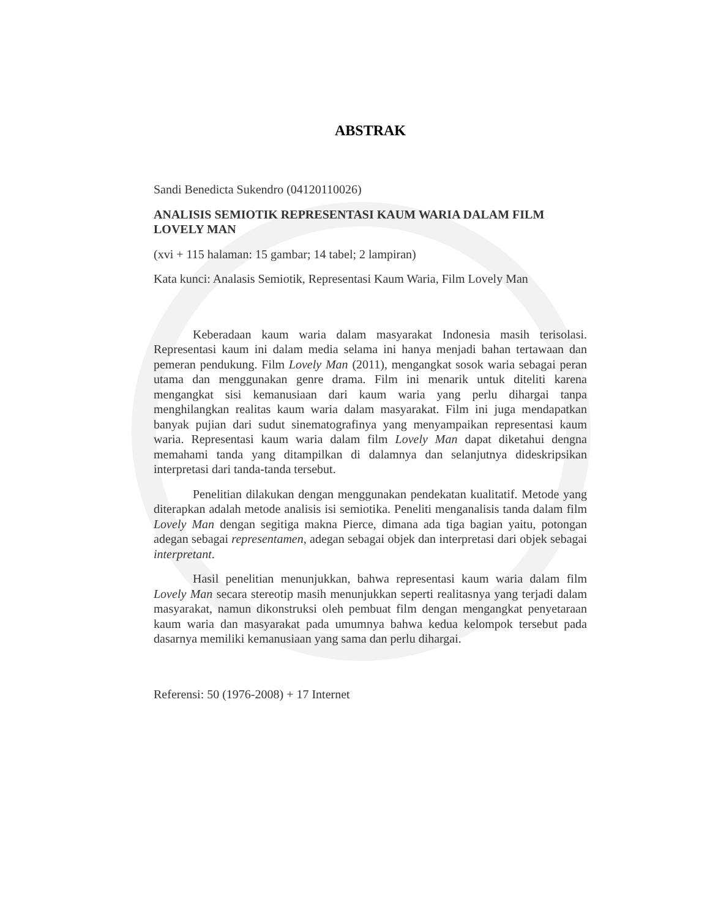ABSTRAK
Sandi Benedicta Sukendro (04120110026)
ANALISIS SEMIOTIK REPRESENTASI KAUM WARIA DALAM FILM LOVELY MAN
(xvi + 115 halaman: 15 gambar; 14 tabel; 2 lampiran)
Kata kunci: Analasis Semiotik, Representasi Kaum Waria, Film Lovely Man
Keberadaan kaum waria dalam masyarakat Indonesia masih terisolasi. Representasi kaum ini dalam media selama ini hanya menjadi bahan tertawaan dan pemeran pendukung. Film Lovely Man (2011), mengangkat sosok waria sebagai peran utama dan menggunakan genre drama. Film ini menarik untuk diteliti karena mengangkat sisi kemanusiaan dari kaum waria yang perlu dihargai tanpa menghilangkan realitas kaum waria dalam masyarakat. Film ini juga mendapatkan banyak pujian dari sudut sinematografinya yang menyampaikan representasi kaum waria. Representasi kaum waria dalam film Lovely Man dapat diketahui dengna memahami tanda yang ditampilkan di dalamnya dan selanjutnya dideskripsikan interpretasi dari tanda-tanda tersebut.
Penelitian dilakukan dengan menggunakan pendekatan kualitatif. Metode yang diterapkan adalah metode analisis isi semiotika. Peneliti menganalisis tanda dalam film Lovely Man dengan segitiga makna Pierce, dimana ada tiga bagian yaitu, potongan adegan sebagai representamen, adegan sebagai objek dan interpretasi dari objek sebagai interpretant.
Hasil penelitian menunjukkan, bahwa representasi kaum waria dalam film Lovely Man secara stereotip masih menunjukkan seperti realitasnya yang terjadi dalam masyarakat, namun dikonstruksi oleh pembuat film dengan mengangkat penyetaraan kaum waria dan masyarakat pada umumnya bahwa kedua kelompok tersebut pada dasarnya memiliki kemanusiaan yang sama dan perlu dihargai.
Referensi: 50 (1976-2008) + 17 Internet